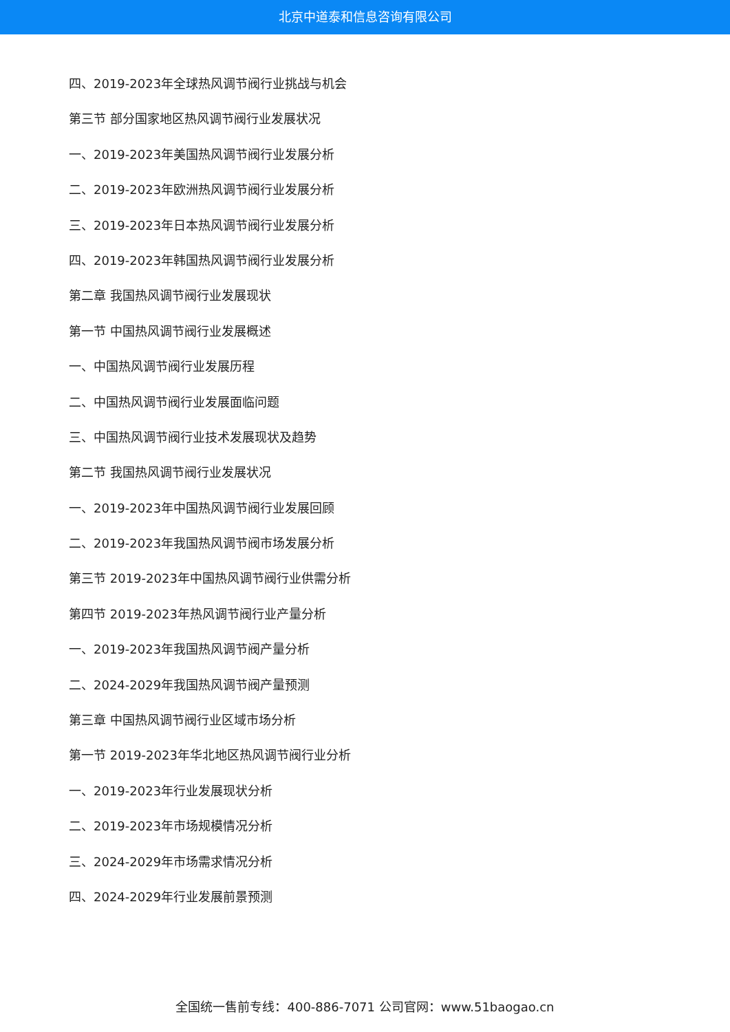北京中道泰和信息咨询有限公司
四、2019-2023年全球热风调节阀行业挑战与机会
第三节 部分国家地区热风调节阀行业发展状况
一、2019-2023年美国热风调节阀行业发展分析
二、2019-2023年欧洲热风调节阀行业发展分析
三、2019-2023年日本热风调节阀行业发展分析
四、2019-2023年韩国热风调节阀行业发展分析
第二章 我国热风调节阀行业发展现状
第一节 中国热风调节阀行业发展概述
一、中国热风调节阀行业发展历程
二、中国热风调节阀行业发展面临问题
三、中国热风调节阀行业技术发展现状及趋势
第二节 我国热风调节阀行业发展状况
一、2019-2023年中国热风调节阀行业发展回顾
二、2019-2023年我国热风调节阀市场发展分析
第三节 2019-2023年中国热风调节阀行业供需分析
第四节 2019-2023年热风调节阀行业产量分析
一、2019-2023年我国热风调节阀产量分析
二、2024-2029年我国热风调节阀产量预测
第三章 中国热风调节阀行业区域市场分析
第一节 2019-2023年华北地区热风调节阀行业分析
一、2019-2023年行业发展现状分析
二、2019-2023年市场规模情况分析
三、2024-2029年市场需求情况分析
四、2024-2029年行业发展前景预测
全国统一售前专线：400-886-7071 公司官网：www.51baogao.cn